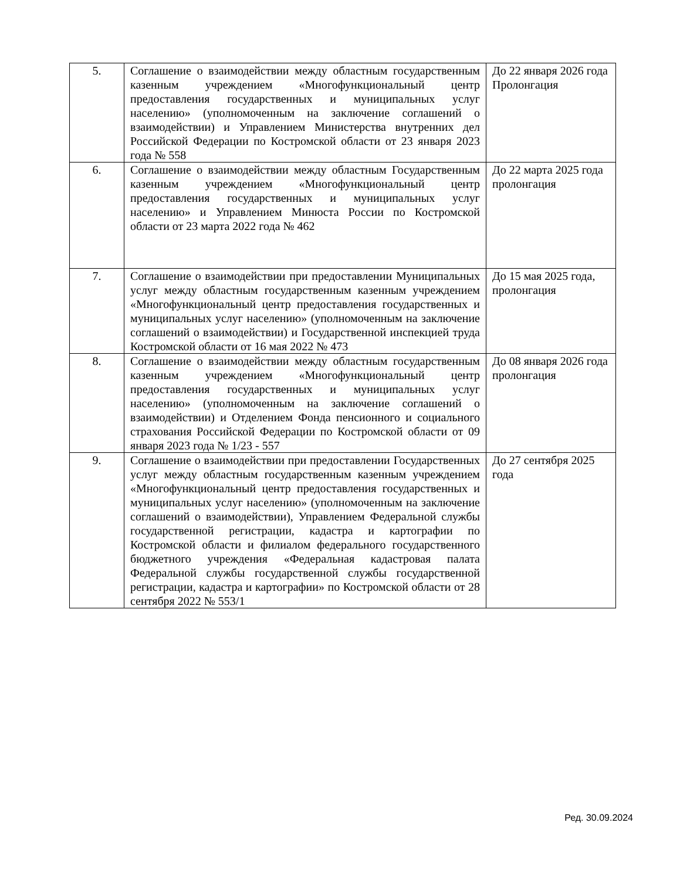| 5. | Соглашение о взаимодействии между областным государственным казенным учреждением «Многофункциональный центр предоставления государственных и муниципальных услуг населению» (уполномоченным на заключение соглашений о взаимодействии) и Управлением Министерства внутренних дел Российской Федерации по Костромской области от 23 января 2023 года № 558 | До 22 января 2026 года Пролонгация |
| 6. | Соглашение о взаимодействии между областным Государственным казенным учреждением «Многофункциональный центр предоставления государственных и муниципальных услуг населению» и Управлением Минюста России по Костромской области от 23 марта 2022 года № 462 | До 22 марта 2025 года пролонгация |
| 7. | Соглашение о взаимодействии при предоставлении Муниципальных услуг между областным государственным казенным учреждением «Многофункциональный центр предоставления государственных и муниципальных услуг населению» (уполномоченным на заключение соглашений о взаимодействии) и Государственной инспекцией труда Костромской области от 16 мая 2022 № 473 | До 15 мая 2025 года, пролонгация |
| 8. | Соглашение о взаимодействии между областным государственным казенным учреждением «Многофункциональный центр предоставления государственных и муниципальных услуг населению» (уполномоченным на заключение соглашений о взаимодействии) и Отделением Фонда пенсионного и социального страхования Российской Федерации по Костромской области от 09 января 2023 года № 1/23 - 557 | До 08 января 2026 года пролонгация |
| 9. | Соглашение о взаимодействии при предоставлении Государственных услуг между областным государственным казенным учреждением «Многофункциональный центр предоставления государственных и муниципальных услуг населению» (уполномоченным на заключение соглашений о взаимодействии), Управлением Федеральной службы государственной регистрации, кадастра и картографии по Костромской области и филиалом федерального государственного бюджетного учреждения «Федеральная кадастровая палата Федеральной службы государственной службы государственной регистрации, кадастра и картографии» по Костромской области от 28 сентября 2022 № 553/1 | До 27 сентября 2025 года |
Ред. 30.09.2024